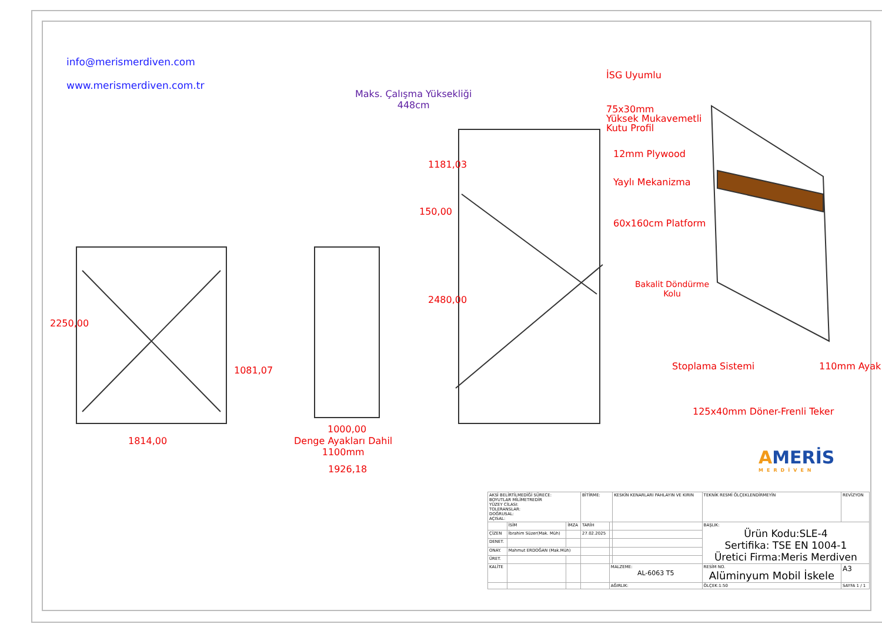info@merismerdiven.com
www.merismerdiven.com.tr
Maks. Çalışma Yüksekliği
448cm
İSG Uyumlu
75x30mm
Yüksek Mukavemetli
Kutu Profil
12mm Plywood
Yaylı Mekanizma
60x160cm Platform
Bakalit Döndürme
Kolu
Stoplama Sistemi 110mm Ayak
125x40mm Döner-Frenli Teker
2250,00
1814,00
1081,07
1000,00
Denge Ayakları Dahil
1100mm
1926,18
1181,03
150,00
2480,00
AMERİS
MERDİVEN
| AKSİ BELİRTİLMEDİĞİ SÜRECE: BOYUTLAR MİLİMETREDİR YÜZEY CİLASI: TOLERANSLAR: DOĞRUSAL: AÇISAL: | | | BİTİRME: | | KESKİN KENARLARI PAHLAYIN VE KIRIN | TEKNİK RESMİ ÖLÇEKLENDİRMEYİN | REVİZYON | |
| | İSİM | İMZA | TARİH | | | BAŞLIK: Ürün Kodu:SLE-4 Sertifika: TSE EN 1004-1 Üretici Firma:Meris Merdiven | | |
| ÇİZEN | İbrahim Süzer(Mak. Müh) | | 27.02.2025 | | | | | |
| DENET. | | | | | | | | |
| ONAY. | Mahmut ERDOĞAN (Mak.Müh) | | | | | | | |
| ÜRET. | | | | | | | | |
| KALİTE | | | | MALZEME: AL-6063 T5 | | RESİM NO. Alüminyum Mobil İskele | | A3 |
| | | | | AĞIRLIK: | | ÖLÇEK:1:50 | SAYFA 1 / 1 | |